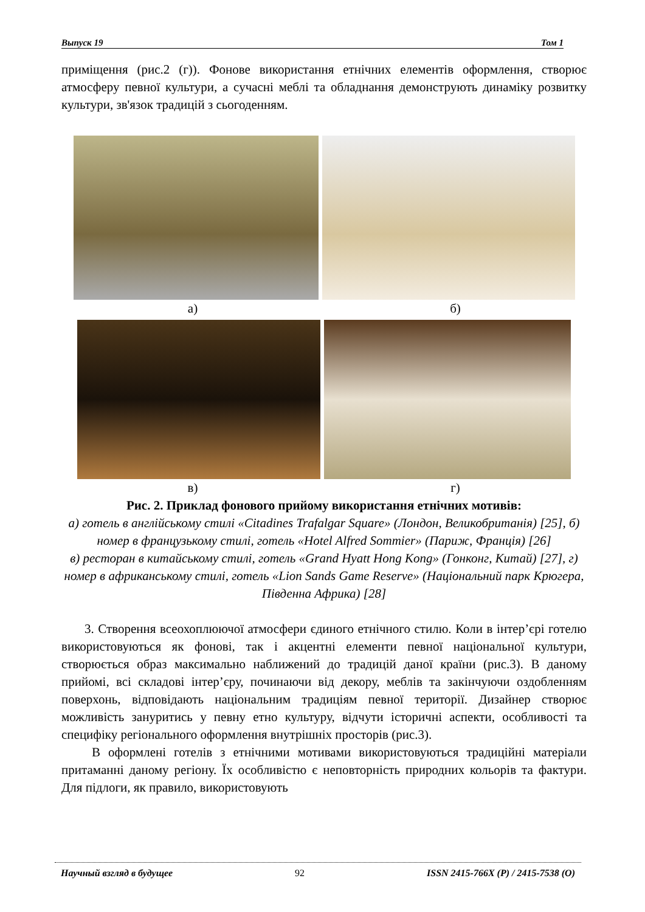Выпуск 19 Том 1
приміщення (рис.2 (г)). Фонове використання етнічних елементів оформлення, створює атмосферу певної культури, а сучасні меблі та обладнання демонструють динаміку розвитку культури, зв'язок традицій з сьогоденням.
а) б)
в) г)
Рис. 2. Приклад фонового прийому використання етнічних мотивів:
а) готель в англійському стилі «Citadines Trafalgar Square» (Лондон, Великобританія) [25], б) номер в французькому стилі, готель «Hotel Alfred Sommier» (Париж, Франція) [26]
в) ресторан в китайському стилі, готель «Grand Hyatt Hong Kong» (Гонконг, Китай) [27], г) номер в африканському стилі, готель «Lion Sands Game Reserve» (Національний парк Крюгера, Південна Африка) [28]
3. Створення всеохоплюючої атмосфери єдиного етнічного стилю. Коли в інтер’єрі готелю використовуються як фонові, так і акцентні елементи певної національної культури, створюється образ максимально наближений до традицій даної країни (рис.3). В даному прийомі, всі складові інтер’єру, починаючи від декору, меблів та закінчуючи оздобленням поверхонь, відповідають національним традиціям певної території. Дизайнер створює можливість зануритись у певну етно культуру, відчути історичні аспекти, особливості та специфіку регіонального оформлення внутрішніх просторів (рис.3).
В оформлені готелів з етнічними мотивами використовуються традиційні матеріали притаманні даному регіону. Їх особливістю є неповторність природних кольорів та фактури. Для підлоги, як правило, використовують
Научный взгляд в будущее 92 ISSN 2415-766X (P) / 2415-7538 (O)